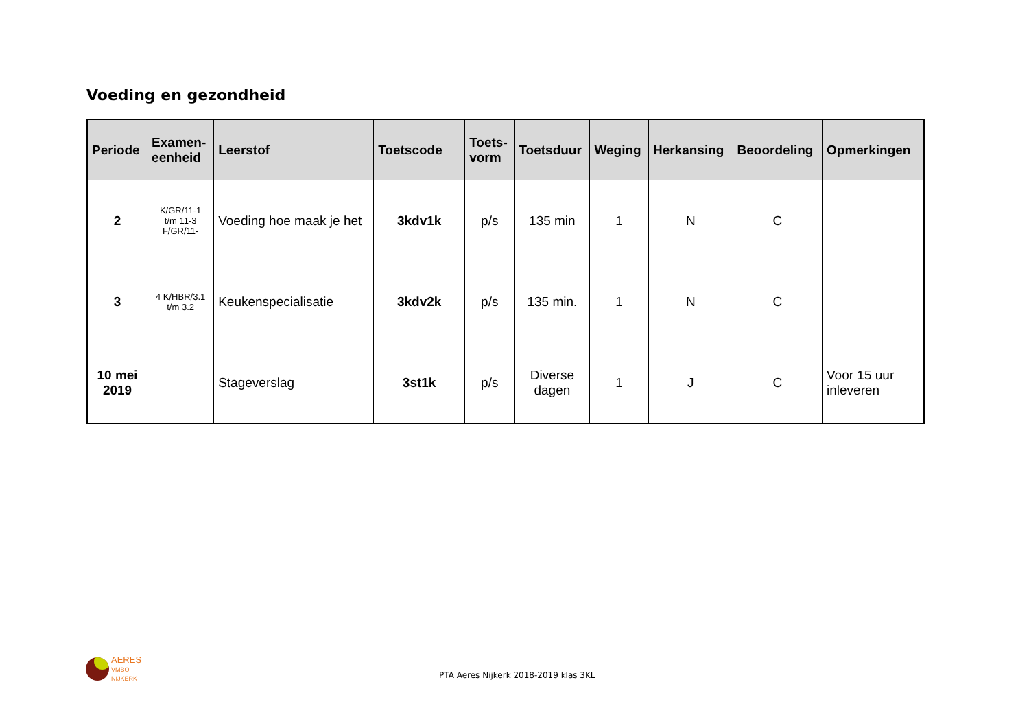Voeding en gezondheid
| Periode | Examen- eenheid | Leerstof | Toetscode | Toets- vorm | Toetsduur | Weging | Herkansing | Beoordeling | Opmerkingen |
| --- | --- | --- | --- | --- | --- | --- | --- | --- | --- |
| 2 | K/GR/11-1 t/m 11-3 F/GR/11- | Voeding hoe maak je het | 3kdv1k | p/s | 135 min | 1 | N | C | |
| 3 | 4 K/HBR/3.1 t/m 3.2 | Keukenspecialisatie | 3kdv2k | p/s | 135 min. | 1 | N | C | |
| 10 mei 2019 | | Stageverslag | 3st1k | p/s | Diverse dagen | 1 | J | C | Voor 15 uur inleveren |
AERES
VMBO
NIJKERK
PTA Aeres Nijkerk 2018-2019 klas 3KL